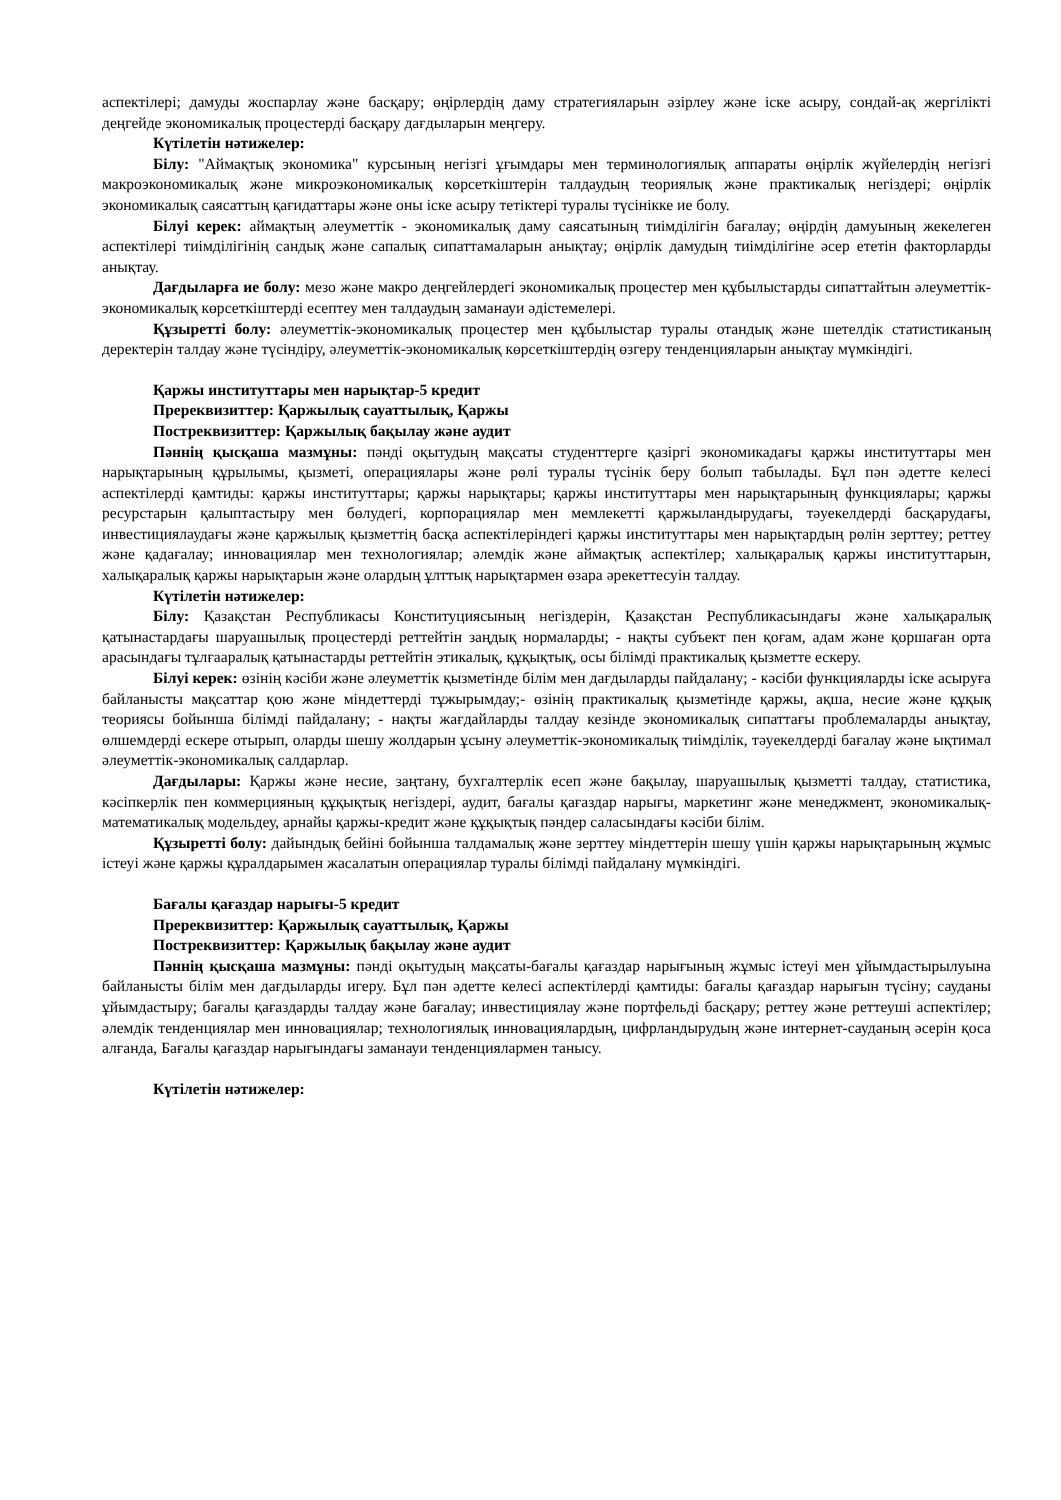аспектілері; дамуды жоспарлау және басқару; өңірлердің даму стратегияларын әзірлеу және іске асыру, сондай-ақ жергілікті деңгейде экономикалық процестерді басқару дағдыларын меңгеру.
Күтілетін нәтижелер:
Білу: "Аймақтық экономика" курсының негізгі ұғымдары мен терминологиялық аппараты өңірлік жүйелердің негізгі макроэкономикалық және микроэкономикалық көрсеткіштерін талдаудың теориялық және практикалық негіздері; өңірлік экономикалық саясаттың қағидаттары және оны іске асыру тетіктері туралы түсінікке ие болу.
Білуі керек: аймақтың әлеуметтік - экономикалық даму саясатының тиімділігін бағалау; өңірдің дамуының жекелеген аспектілері тиімділігінің сандық және сапалық сипаттамаларын анықтау; өңірлік дамудың тиімділігіне әсер ететін факторларды анықтау.
Дағдыларға ие болу: мезо және макро деңгейлердегі экономикалық процестер мен құбылыстарды сипаттайтын әлеуметтік-экономикалық көрсеткіштерді есептеу мен талдаудың заманауи әдістемелері.
Құзыретті болу: әлеуметтік-экономикалық процестер мен құбылыстар туралы отандық және шетелдік статистиканың деректерін талдау және түсіндіру, әлеуметтік-экономикалық көрсеткіштердің өзгеру тенденцияларын анықтау мүмкіндігі.
Қаржы институттары мен нарықтар-5 кредит
Пререквизиттер: Қаржылық сауаттылық, Қаржы
Постреквизиттер: Қаржылық бақылау және аудит
Пәннің қысқаша мазмұны: пәнді оқытудың мақсаты студенттерге қазіргі экономикадағы қаржы институттары мен нарықтарының құрылымы, қызметі, операциялары және рөлі туралы түсінік беру болып табылады. Бұл пән әдетте келесі аспектілерді қамтиды: қаржы институттары; қаржы нарықтары; қаржы институттары мен нарықтарының функциялары; қаржы ресурстарын қалыптастыру мен бөлудегі, корпорациялар мен мемлекетті қаржыландырудағы, тәуекелдерді басқарудағы, инвестициялаудағы және қаржылық қызметтің басқа аспектілеріндегі қаржы институттары мен нарықтардың рөлін зерттеу; реттеу және қадағалау; инновациялар мен технологиялар; әлемдік және аймақтық аспектілер; халықаралық қаржы институттарын, халықаралық қаржы нарықтарын және олардың ұлттық нарықтармен өзара әрекеттесуін талдау.
Күтілетін нәтижелер:
Білу: Қазақстан Республикасы Конституциясының негіздерін, Қазақстан Республикасындағы және халықаралық қатынастардағы шаруашылық процестерді реттейтін заңдық нормаларды; - нақты субъект пен қоғам, адам және қоршаған орта арасындағы тұлғааралық қатынастарды реттейтін этикалық, құқықтық, осы білімді практикалық қызметте ескеру.
Білуі керек: өзінің кәсіби және әлеуметтік қызметінде білім мен дағдыларды пайдалану; - кәсіби функцияларды іске асыруға байланысты мақсаттар қою және міндеттерді тұжырымдау;- өзінің практикалық қызметінде қаржы, ақша, несие және құқық теориясы бойынша білімді пайдалану; - нақты жағдайларды талдау кезінде экономикалық сипаттағы проблемаларды анықтау, өлшемдерді ескере отырып, оларды шешу жолдарын ұсыну әлеуметтік-экономикалық тиімділік, тәуекелдерді бағалау және ықтимал әлеуметтік-экономикалық салдарлар.
Дағдылары: Қаржы және несие, заңтану, бухгалтерлік есеп және бақылау, шаруашылық қызметті талдау, статистика, кәсіпкерлік пен коммерцияның құқықтық негіздері, аудит, бағалы қағаздар нарығы, маркетинг және менеджмент, экономикалық-математикалық модельдеу, арнайы қаржы-кредит және құқықтық пәндер саласындағы кәсіби білім.
Құзыретті болу: дайындық бейіні бойынша талдамалық және зерттеу міндеттерін шешу үшін қаржы нарықтарының жұмыс істеуі және қаржы құралдарымен жасалатын операциялар туралы білімді пайдалану мүмкіндігі.
Бағалы қағаздар нарығы-5 кредит
Пререквизиттер: Қаржылық сауаттылық, Қаржы
Постреквизиттер: Қаржылық бақылау және аудит
Пәннің қысқаша мазмұны: пәнді оқытудың мақсаты-бағалы қағаздар нарығының жұмыс істеуі мен ұйымдастырылуына байланысты білім мен дағдыларды игеру. Бұл пән әдетте келесі аспектілерді қамтиды: бағалы қағаздар нарығын түсіну; сауданы ұйымдастыру; бағалы қағаздарды талдау және бағалау; инвестициялау және портфельді басқару; реттеу және реттеуші аспектілер; әлемдік тенденциялар мен инновациялар; технологиялық инновациялардың, цифрландырудың және интернет-сауданың әсерін қоса алғанда, Бағалы қағаздар нарығындағы заманауи тенденциялармен танысу.
Күтілетін нәтижелер: